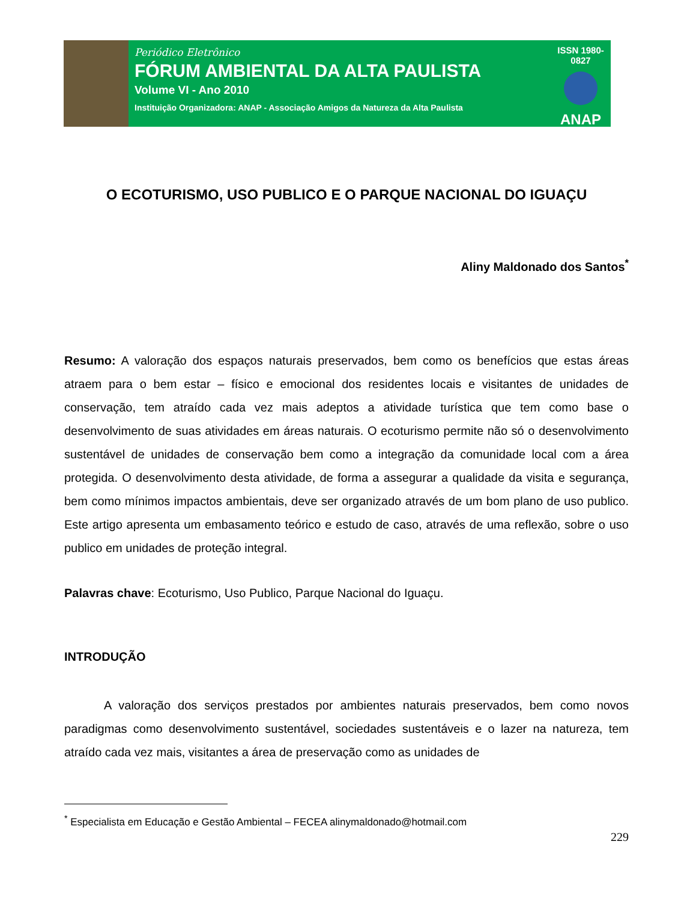Periódico Eletrônico
FÓRUM AMBIENTAL DA ALTA PAULISTA
Volume VI - Ano 2010
Instituição Organizadora: ANAP - Associação Amigos da Natureza da Alta Paulista
ISSN 1980-0827
ANAP
O ECOTURISMO, USO PUBLICO E O PARQUE NACIONAL DO IGUAÇU
Aliny Maldonado dos Santos<sup>*</sup>
Resumo: A valoração dos espaços naturais preservados, bem como os benefícios que estas áreas atraem para o bem estar – físico e emocional dos residentes locais e visitantes de unidades de conservação, tem atraído cada vez mais adeptos a atividade turística que tem como base o desenvolvimento de suas atividades em áreas naturais. O ecoturismo permite não só o desenvolvimento sustentável de unidades de conservação bem como a integração da comunidade local com a área protegida. O desenvolvimento desta atividade, de forma a assegurar a qualidade da visita e segurança, bem como mínimos impactos ambientais, deve ser organizado através de um bom plano de uso publico. Este artigo apresenta um embasamento teórico e estudo de caso, através de uma reflexão, sobre o uso publico em unidades de proteção integral.
Palavras chave: Ecoturismo, Uso Publico, Parque Nacional do Iguaçu.
INTRODUÇÃO
A valoração dos serviços prestados por ambientes naturais preservados, bem como novos paradigmas como desenvolvimento sustentável, sociedades sustentáveis e o lazer na natureza, tem atraído cada vez mais, visitantes a área de preservação como as unidades de
<sup>*</sup> Especialista em Educação e Gestão Ambiental – FECEA alinymaldonado@hotmail.com
229